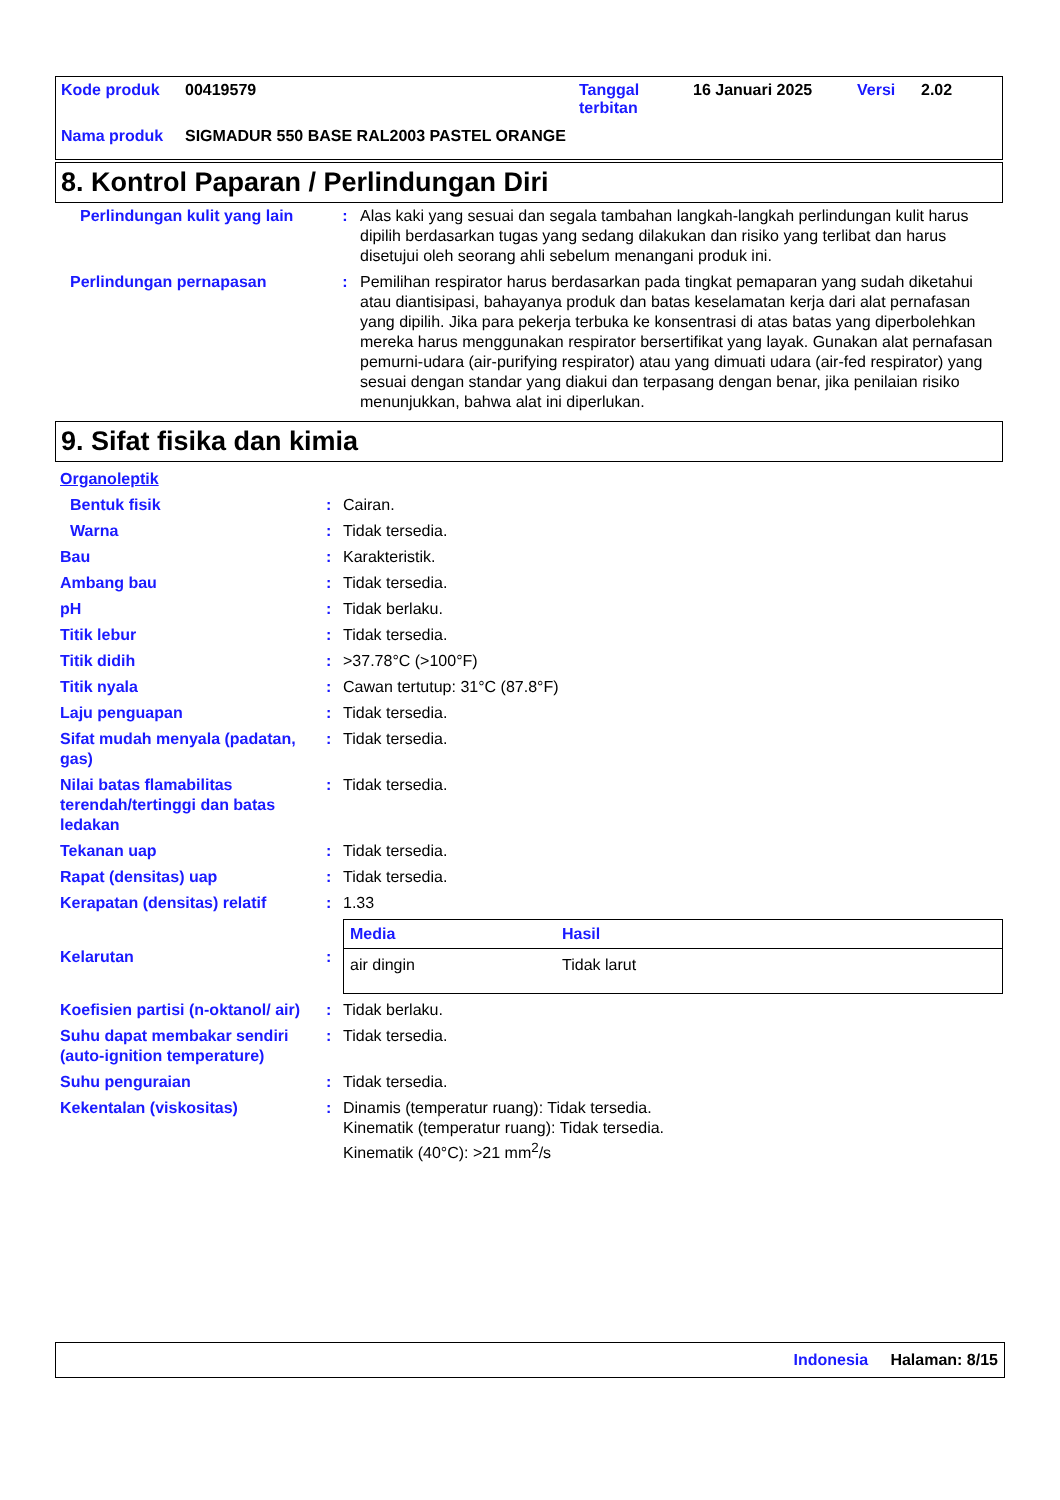| Kode produk | 00419579 | Tanggal terbitan | 16 Januari 2025 | Versi | 2.02 |
| Nama produk | SIGMADUR 550 BASE RAL2003 PASTEL ORANGE | | | | |
8. Kontrol Paparan / Perlindungan Diri
| Perlindungan kulit yang lain | : | Alas kaki yang sesuai dan segala tambahan langkah-langkah perlindungan kulit harus dipilih berdasarkan tugas yang sedang dilakukan dan risiko yang terlibat dan harus disetujui oleh seorang ahli sebelum menangani produk ini. |
| Perlindungan pernapasan | : | Pemilihan respirator harus berdasarkan pada tingkat pemaparan yang sudah diketahui atau diantisipasi, bahayanya produk dan batas keselamatan kerja dari alat pernafasan yang dipilih. Jika para pekerja terbuka ke konsentrasi di atas batas yang diperbolehkan mereka harus menggunakan respirator bersertifikat yang layak. Gunakan alat pernafasan pemurni-udara (air-purifying respirator) atau yang dimuati udara (air-fed respirator) yang sesuai dengan standar yang diakui dan terpasang dengan benar, jika penilaian risiko menunjukkan, bahwa alat ini diperlukan. |
9. Sifat fisika dan kimia
| Organoleptik | | |
| Bentuk fisik | : | Cairan. |
| Warna | : | Tidak tersedia. |
| Bau | : | Karakteristik. |
| Ambang bau | : | Tidak tersedia. |
| pH | : | Tidak berlaku. |
| Titik lebur | : | Tidak tersedia. |
| Titik didih | : | >37.78°C (>100°F) |
| Titik nyala | : | Cawan tertutup: 31°C (87.8°F) |
| Laju penguapan | : | Tidak tersedia. |
| Sifat mudah menyala (padatan, gas) | : | Tidak tersedia. |
| Nilai batas flamabilitas terendah/tertinggi dan batas ledakan | : | Tidak tersedia. |
| Tekanan uap | : | Tidak tersedia. |
| Rapat (densitas) uap | : | Tidak tersedia. |
| Kerapatan (densitas) relatif | : | 1.33 |
| Kelarutan | : | / Media / Hasil / / --- / --- / / air dingin / Tidak larut / |
| Koefisien partisi (n-oktanol/ air) | : | Tidak berlaku. |
| Suhu dapat membakar sendiri (auto-ignition temperature) | : | Tidak tersedia. |
| Suhu penguraian | : | Tidak tersedia. |
| Kekentalan (viskositas) | : | Dinamis (temperatur ruang): Tidak tersedia. Kinematik (temperatur ruang): Tidak tersedia. Kinematik (40°C): >21 mm<sup>2</sup>/s |
Indonesia Halaman: 8/15